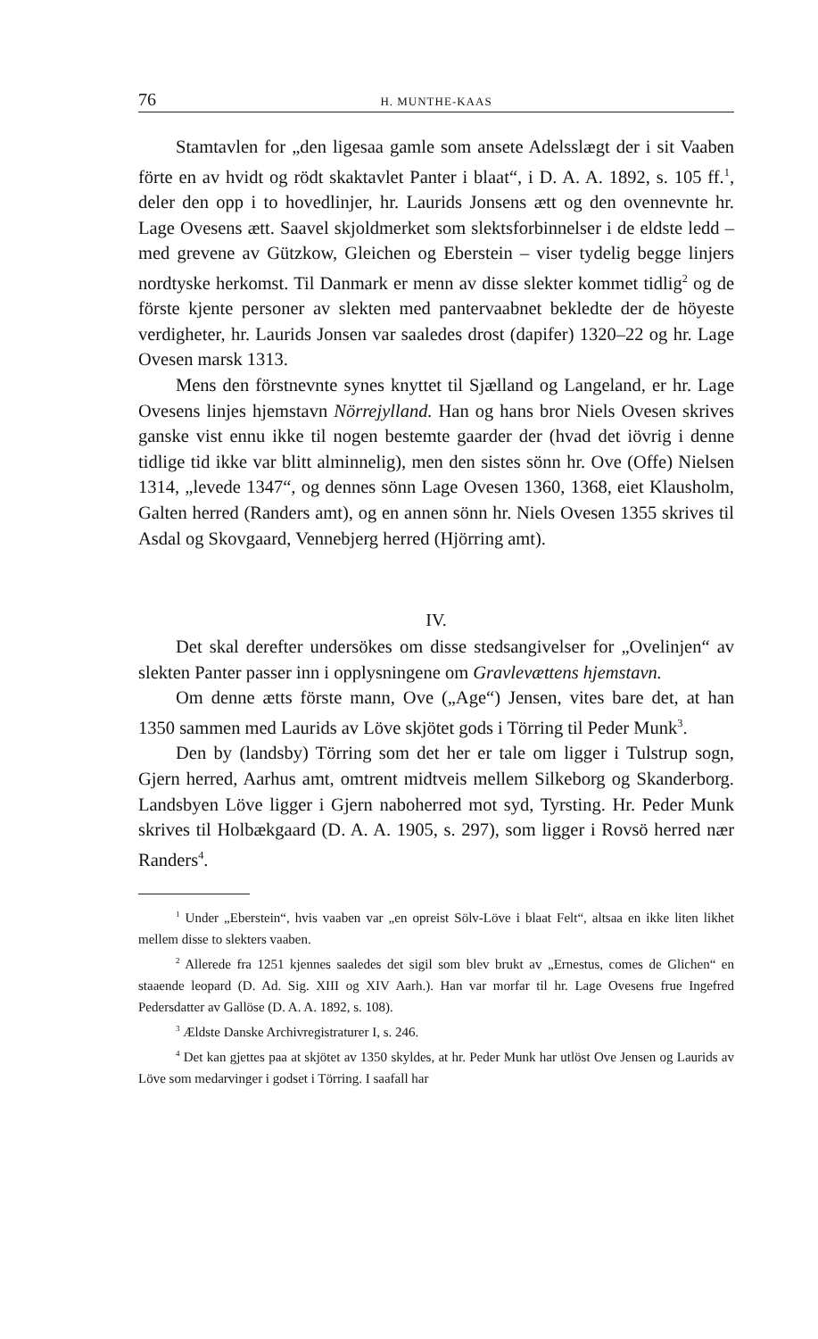76 H. MUNTHE-KAAS
Stamtavlen for „den ligesaa gamle som ansete Adelsslægt der i sit Vaaben förte en av hvidt og rödt skaktavlet Panter i blaat“, i D. A. A. 1892, s. 105 ff.<sup>1</sup>, deler den opp i to hovedlinjer, hr. Laurids Jonsens ætt og den ovennevnte hr. Lage Ovesens ætt. Saavel skjoldmerket som slektsforbinnelser i de eldste ledd – med grevene av Gützkow, Gleichen og Eberstein – viser tydelig begge linjers nordtyske herkomst. Til Danmark er menn av disse slekter kommet tidlig<sup>2</sup> og de förste kjente personer av slekten med pantervaabnet bekledte der de höyeste verdigheter, hr. Laurids Jonsen var saaledes drost (dapifer) 1320–22 og hr. Lage Ovesen marsk 1313.
Mens den förstnevnte synes knyttet til Sjælland og Langeland, er hr. Lage Ovesens linjes hjemstavn Nörrejylland. Han og hans bror Niels Ovesen skrives ganske vist ennu ikke til nogen bestemte gaarder der (hvad det iövrig i denne tidlige tid ikke var blitt alminnelig), men den sistes sönn hr. Ove (Offe) Nielsen 1314, „levede 1347“, og dennes sönn Lage Ovesen 1360, 1368, eiet Klausholm, Galten herred (Randers amt), og en annen sönn hr. Niels Ovesen 1355 skrives til Asdal og Skovgaard, Vennebjerg herred (Hjörring amt).
IV.
Det skal derefter undersökes om disse stedsangivelser for „Ovelinjen“ av slekten Panter passer inn i opplysningene om Gravlevættens hjemstavn.
Om denne ætts förste mann, Ove („Age“) Jensen, vites bare det, at han 1350 sammen med Laurids av Löve skjötet gods i Törring til Peder Munk<sup>3</sup>.
Den by (landsby) Törring som det her er tale om ligger i Tulstrup sogn, Gjern herred, Aarhus amt, omtrent midtveis mellem Silkeborg og Skanderborg. Landsbyen Löve ligger i Gjern naboherred mot syd, Tyrsting. Hr. Peder Munk skrives til Holbækgaard (D. A. A. 1905, s. 297), som ligger i Rovsö herred nær Randers<sup>4</sup>.
<sup>1</sup> Under „Eberstein“, hvis vaaben var „en opreist Sölv-Löve i blaat Felt“, altsaa en ikke liten likhet mellem disse to slekters vaaben.
<sup>2</sup> Allerede fra 1251 kjennes saaledes det sigil som blev brukt av „Ernestus, comes de Glichen“ en staaende leopard (D. Ad. Sig. XIII og XIV Aarh.). Han var morfar til hr. Lage Ovesens frue Ingefred Pedersdatter av Gallöse (D. A. A. 1892, s. 108).
<sup>3</sup> Ældste Danske Archivregistraturer I, s. 246.
<sup>4</sup> Det kan gjettes paa at skjötet av 1350 skyldes, at hr. Peder Munk har utlöst Ove Jensen og Laurids av Löve som medarvinger i godset i Törring. I saafall har